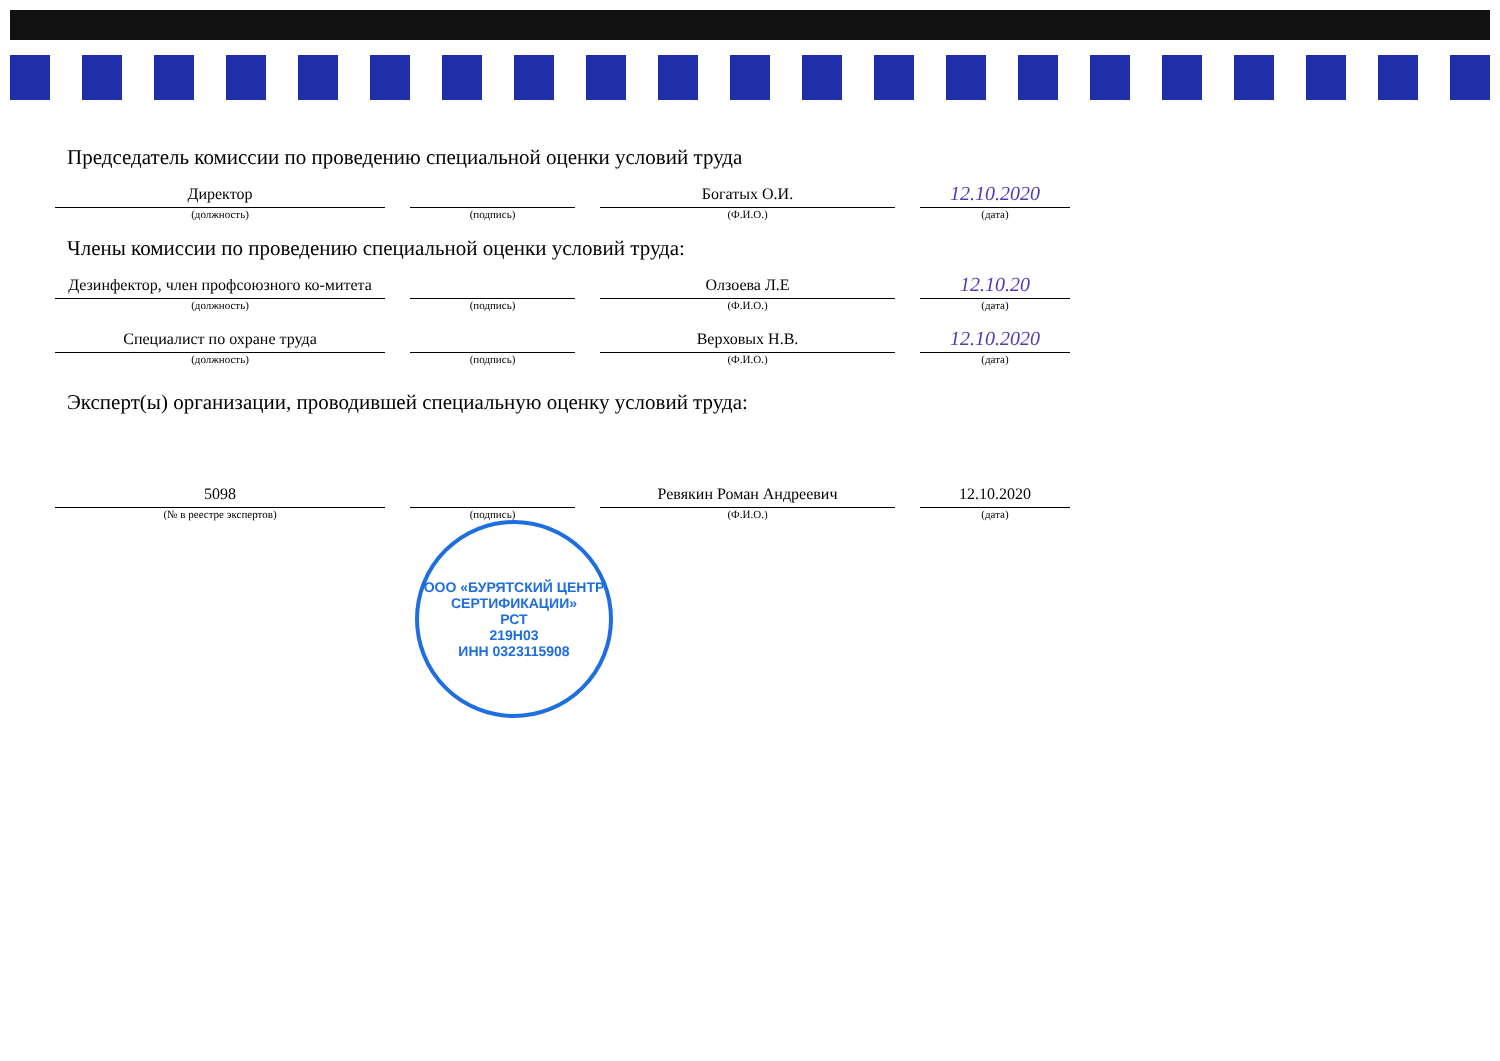Председатель комиссии по проведению специальной оценки условий труда
Директор
(должность)
(подпись)
Богатых О.И.
(Ф.И.О.)
12.10.2020
(дата)
Члены комиссии по проведению специальной оценки условий труда:
Дезинфектор, член профсоюзного ко-митета
(должность)
(подпись)
Олзоева Л.Е
(Ф.И.О.)
12.10.20
(дата)
Специалист по охране труда
(должность)
(подпись)
Верховых Н.В.
(Ф.И.О.)
12.10.2020
(дата)
Эксперт(ы) организации, проводившей специальную оценку условий труда:
5098
(№ в реестре экспертов)
(подпись)
Ревякин Роман Андреевич
(Ф.И.О.)
12.10.2020
(дата)
ООО «БУРЯТСКИЙ ЦЕНТР СЕРТИФИКАЦИИ»
РСТ
219Н03
ИНН 0323115908